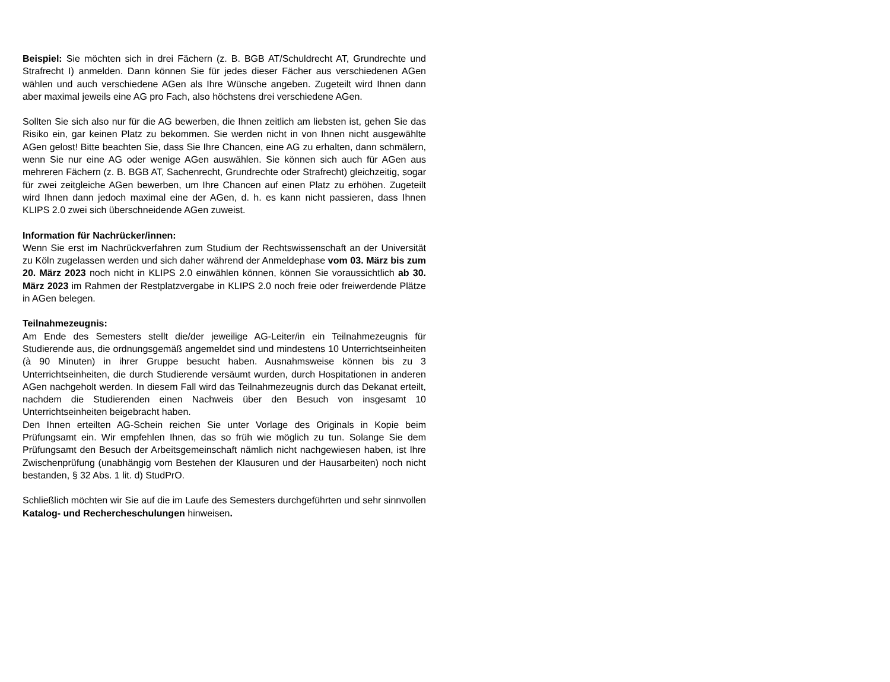Beispiel: Sie möchten sich in drei Fächern (z. B. BGB AT/Schuldrecht AT, Grundrechte und Strafrecht I) anmelden. Dann können Sie für jedes dieser Fächer aus verschiedenen AGen wählen und auch verschiedene AGen als Ihre Wünsche angeben. Zugeteilt wird Ihnen dann aber maximal jeweils eine AG pro Fach, also höchstens drei verschiedene AGen.
Sollten Sie sich also nur für die AG bewerben, die Ihnen zeitlich am liebsten ist, gehen Sie das Risiko ein, gar keinen Platz zu bekommen. Sie werden nicht in von Ihnen nicht ausgewählte AGen gelost! Bitte beachten Sie, dass Sie Ihre Chancen, eine AG zu erhalten, dann schmälern, wenn Sie nur eine AG oder wenige AGen auswählen. Sie können sich auch für AGen aus mehreren Fächern (z. B. BGB AT, Sachenrecht, Grundrechte oder Strafrecht) gleichzeitig, sogar für zwei zeitgleiche AGen bewerben, um Ihre Chancen auf einen Platz zu erhöhen. Zugeteilt wird Ihnen dann jedoch maximal eine der AGen, d. h. es kann nicht passieren, dass Ihnen KLIPS 2.0 zwei sich überschneidende AGen zuweist.
Information für Nachrücker/innen:
Wenn Sie erst im Nachrückverfahren zum Studium der Rechtswissenschaft an der Universität zu Köln zugelassen werden und sich daher während der Anmeldephase vom 03. März bis zum 20. März 2023 noch nicht in KLIPS 2.0 einwählen können, können Sie voraussichtlich ab 30. März 2023 im Rahmen der Restplatzvergabe in KLIPS 2.0 noch freie oder freiwerdende Plätze in AGen belegen.
Teilnahmezeugnis:
Am Ende des Semesters stellt die/der jeweilige AG-Leiter/in ein Teilnahmezeugnis für Studierende aus, die ordnungsgemäß angemeldet sind und mindestens 10 Unterrichtseinheiten (à 90 Minuten) in ihrer Gruppe besucht haben. Ausnahmsweise können bis zu 3 Unterrichtseinheiten, die durch Studierende versäumt wurden, durch Hospitationen in anderen AGen nachgeholt werden. In diesem Fall wird das Teilnahmezeugnis durch das Dekanat erteilt, nachdem die Studierenden einen Nachweis über den Besuch von insgesamt 10 Unterrichtseinheiten beigebracht haben.
Den Ihnen erteilten AG-Schein reichen Sie unter Vorlage des Originals in Kopie beim Prüfungsamt ein. Wir empfehlen Ihnen, das so früh wie möglich zu tun. Solange Sie dem Prüfungsamt den Besuch der Arbeitsgemeinschaft nämlich nicht nachgewiesen haben, ist Ihre Zwischenprüfung (unabhängig vom Bestehen der Klausuren und der Hausarbeiten) noch nicht bestanden, § 32 Abs. 1 lit. d) StudPrO.
Schließlich möchten wir Sie auf die im Laufe des Semesters durchgeführten und sehr sinnvollen Katalog- und Rechercheschulungen hinweisen.